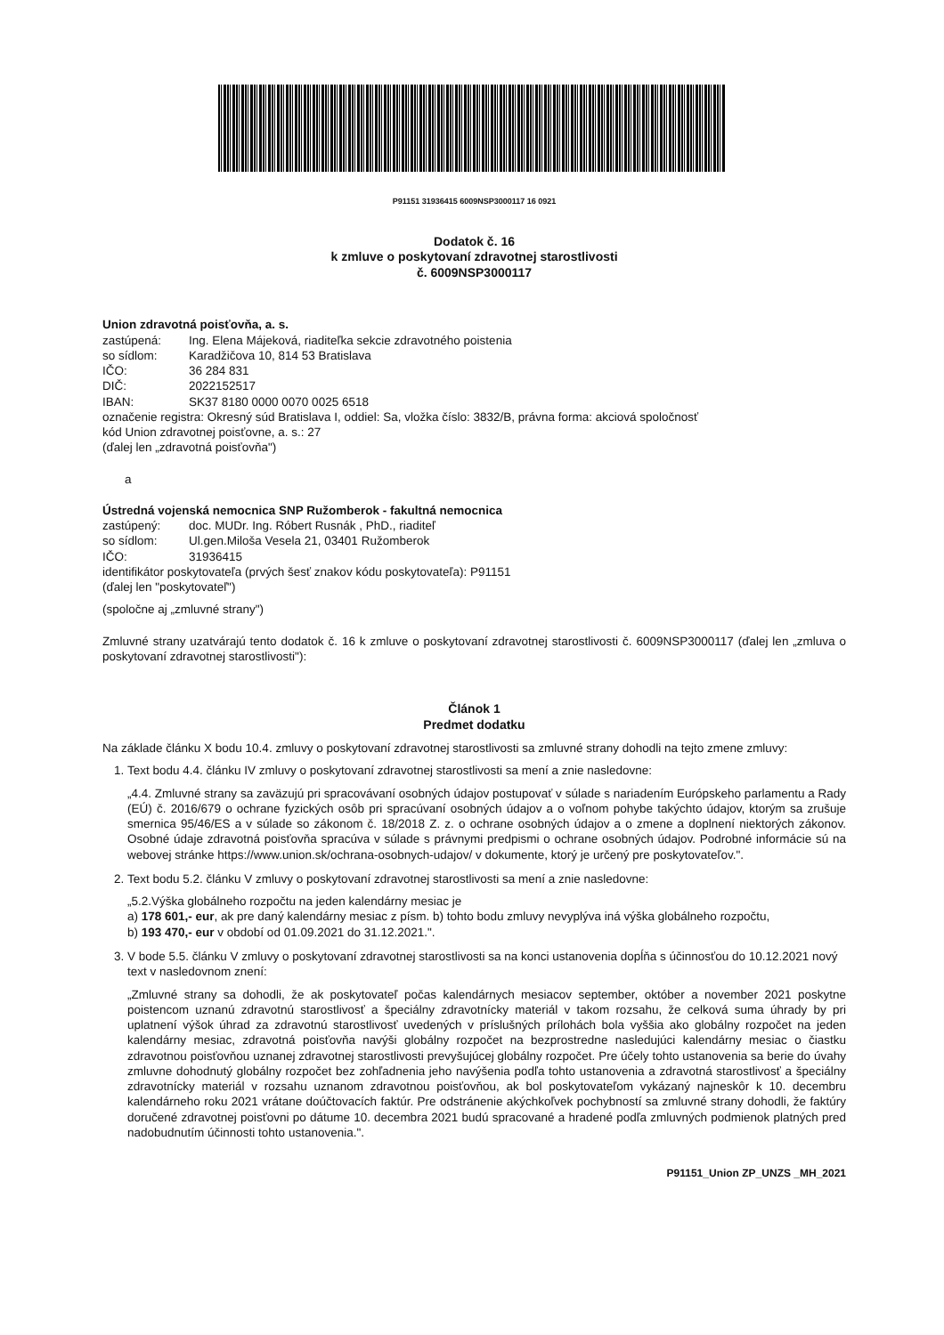P91151 31936415 6009NSP3000117 16 0921
Dodatok č. 16
k zmluve o poskytovaní zdravotnej starostlivosti
č. 6009NSP3000117
Union zdravotná poisťovňa, a. s.
| zastúpená: | Ing. Elena Májeková, riaditeľka sekcie zdravotného poistenia |
| so sídlom: | Karadžičova 10, 814 53 Bratislava |
| IČO: | 36 284 831 |
| DIČ: | 2022152517 |
| IBAN: | SK37 8180 0000 0070 0025 6518 |
označenie registra: Okresný súd Bratislava I, oddiel: Sa, vložka číslo: 3832/B, právna forma: akciová spoločnosť
kód Union zdravotnej poisťovne, a. s.: 27
(ďalej len „zdravotná poisťovňa")
a
Ústredná vojenská nemocnica SNP Ružomberok - fakultná nemocnica
| zastúpený: | doc. MUDr. Ing. Róbert Rusnák , PhD., riaditeľ |
| so sídlom: | Ul.gen.Miloša Vesela 21, 03401 Ružomberok |
| IČO: | 31936415 |
identifikátor poskytovateľa (prvých šesť znakov kódu poskytovateľa): P91151
(ďalej len "poskytovateľ")
(spoločne aj „zmluvné strany")
Zmluvné strany uzatvárajú tento dodatok č. 16 k zmluve o poskytovaní zdravotnej starostlivosti č. 6009NSP3000117 (ďalej len „zmluva o poskytovaní zdravotnej starostlivosti"):
Článok 1
Predmet dodatku
Na základe článku X bodu 10.4. zmluvy o poskytovaní zdravotnej starostlivosti sa zmluvné strany dohodli na tejto zmene zmluvy:
1. Text bodu 4.4. článku IV zmluvy o poskytovaní zdravotnej starostlivosti sa mení a znie nasledovne:
„4.4. Zmluvné strany sa zaväzujú pri spracovávaní osobných údajov postupovať v súlade s nariadením Európskeho parlamentu a Rady (EÚ) č. 2016/679 o ochrane fyzických osôb pri spracúvaní osobných údajov a o voľnom pohybe takýchto údajov, ktorým sa zrušuje smernica 95/46/ES a v súlade so zákonom č. 18/2018 Z. z. o ochrane osobných údajov a o zmene a doplnení niektorých zákonov. Osobné údaje zdravotná poisťovňa spracúva v súlade s právnymi predpismi o ochrane osobných údajov. Podrobné informácie sú na webovej stránke https://www.union.sk/ochrana-osobnych-udajov/ v dokumente, ktorý je určený pre poskytovateľov.".
2. Text bodu 5.2. článku V zmluvy o poskytovaní zdravotnej starostlivosti sa mení a znie nasledovne:
„5.2.Výška globálneho rozpočtu na jeden kalendárny mesiac je
a) 178 601,- eur, ak pre daný kalendárny mesiac z písm. b) tohto bodu zmluvy nevyplýva iná výška globálneho rozpočtu,
b) 193 470,- eur v období od 01.09.2021 do 31.12.2021.".
3. V bode 5.5. článku V zmluvy o poskytovaní zdravotnej starostlivosti sa na konci ustanovenia dopĺňa s účinnosťou do 10.12.2021 nový text v nasledovnom znení:
„Zmluvné strany sa dohodli, že ak poskytovateľ počas kalendárnych mesiacov september, október a november 2021 poskytne poistencom uznanú zdravotnú starostlivosť a špeciálny zdravotnícky materiál v takom rozsahu, že celková suma úhrady by pri uplatnení výšok úhrad za zdravotnú starostlivosť uvedených v príslušných prílohách bola vyššia ako globálny rozpočet na jeden kalendárny mesiac, zdravotná poisťovňa navýši globálny rozpočet na bezprostredne nasledujúci kalendárny mesiac o čiastku zdravotnou poisťovňou uznanej zdravotnej starostlivosti prevyšujúcej globálny rozpočet. Pre účely tohto ustanovenia sa berie do úvahy zmluvne dohodnutý globálny rozpočet bez zohľadnenia jeho navýšenia podľa tohto ustanovenia a zdravotná starostlivosť a špeciálny zdravotnícky materiál v rozsahu uznanom zdravotnou poisťovňou, ak bol poskytovateľom vykázaný najneskôr k 10. decembru kalendárneho roku 2021 vrátane doúčtovacích faktúr. Pre odstránenie akýchkoľvek pochybností sa zmluvné strany dohodli, že faktúry doručené zdravotnej poisťovni po dátume 10. decembra 2021 budú spracované a hradené podľa zmluvných podmienok platných pred nadobudnutím účinnosti tohto ustanovenia.".
P91151_Union ZP_UNZS _MH_2021